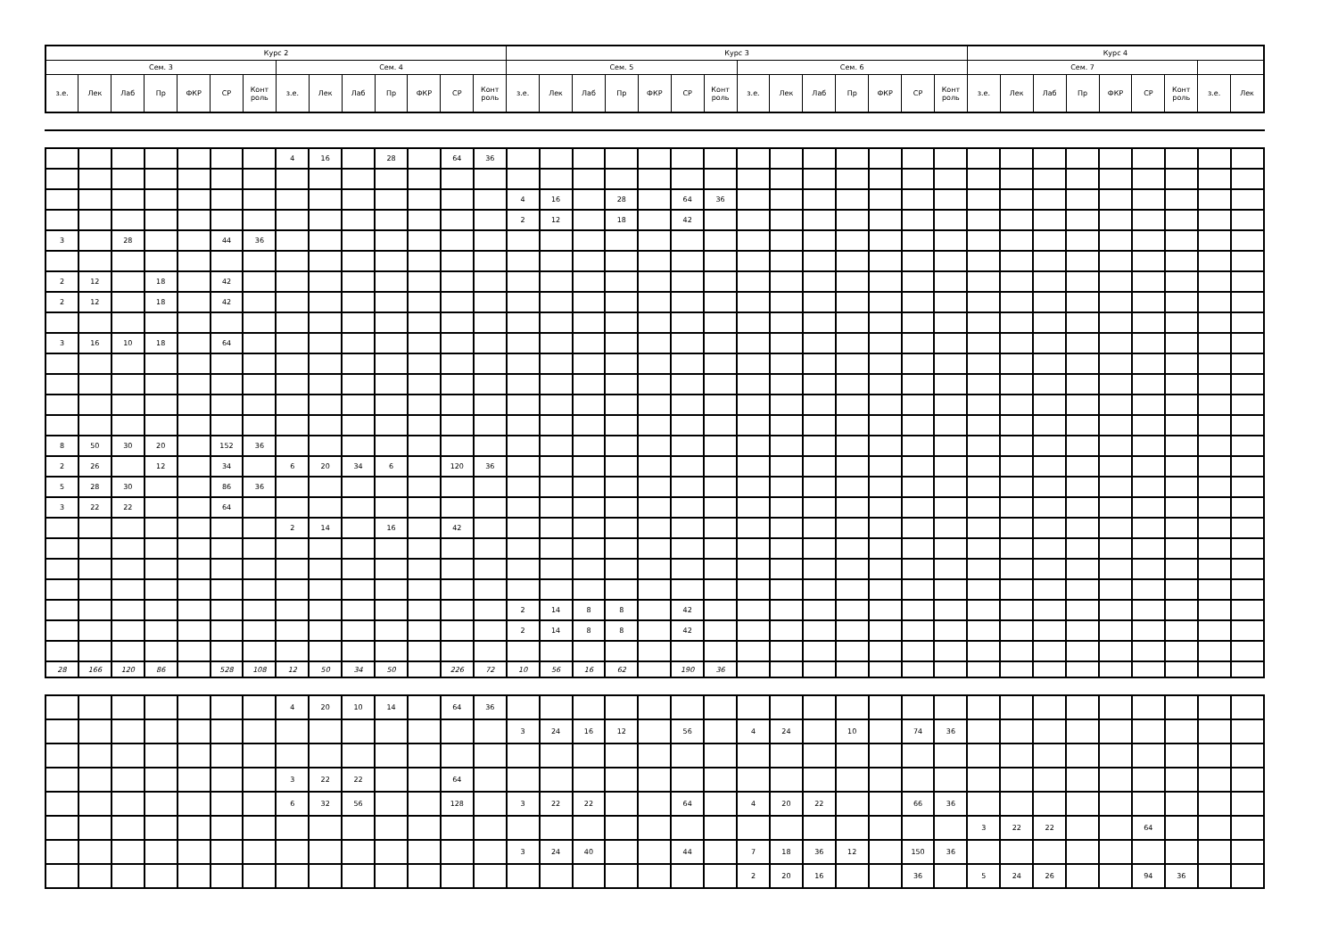| Курс 2 | | | | | | | | | | | | | | Курс 3 | | | | | | | | | | | | | | Курс 4 | | | | | | | | |
| --- | --- | --- | --- | --- | --- | --- | --- | --- | --- | --- | --- | --- | --- | --- | --- | --- | --- | --- | --- | --- | --- | --- | --- | --- | --- | --- | --- | --- | --- | --- | --- | --- | --- | --- | --- | --- |
| Сем. 3 | | | | | | | Сем. 4 | | | | | | | Сем. 5 | | | | | | | Сем. 6 | | | | | | | Сем. 7 | | | | | | | | |
| з.е. | Лек | Лаб | Пр | ФКР | СР | Конт роль | з.е. | Лек | Лаб | Пр | ФКР | СР | Конт роль | з.е. | Лек | Лаб | Пр | ФКР | СР | Конт роль | з.е. | Лек | Лаб | Пр | ФКР | СР | Конт роль | з.е. | Лек | Лаб | Пр | ФКР | СР | Конт роль | з.е. | Лек |
| | | | | | | | 4 | 16 | | 28 | | 64 | 36 | | | | | | | | | | | | | | | | | | | | | | | |
| | | | | | | | | | | | | | | 4 | 16 | | 28 | | 64 | 36 | | | | | | | | | | | | | | | | |
| | | | | | | | | | | | | | | 2 | 12 | | 18 | | 42 | | | | | | | | | | | | | | | | | |
| 3 | | 28 | | | 44 | 36 | | | | | | | | | | | | | | | | | | | | | | | | | | | | | | |
| 2 | 12 | | 18 | | 42 | | | | | | | | | | | | | | | | | | | | | | | | | | | | | | | |
| 2 | 12 | | 18 | | 42 | | | | | | | | | | | | | | | | | | | | | | | | | | | | | | | |
| 3 | 16 | 10 | 18 | | 64 | | | | | | | | | | | | | | | | | | | | | | | | | | | | | | | |
| 8 | 50 | 30 | 20 | | 152 | 36 | | | | | | | | | | | | | | | | | | | | | | | | | | | | | | |
| 2 | 26 | | 12 | | 34 | | 6 | 20 | 34 | 6 | | 120 | 36 | | | | | | | | | | | | | | | | | | | | | | | |
| 5 | 28 | 30 | | | 86 | 36 | | | | | | | | | | | | | | | | | | | | | | | | | | | | | | |
| 3 | 22 | 22 | | | 64 | | | | | | | | | | | | | | | | | | | | | | | | | | | | | | | |
| | | | | | | | 2 | 14 | | 16 | | 42 | | | | | | | | | | | | | | | | | | | | | | | | |
| | | | | | | | | | | | | | | 2 | 14 | 8 | 8 | | 42 | | | | | | | | | | | | | | | | | |
| | | | | | | | | | | | | | | 2 | 14 | 8 | 8 | | 42 | | | | | | | | | | | | | | | | | |
| 28 | 166 | 120 | 86 | | 528 | 108 | 12 | 50 | 34 | 50 | | 226 | 72 | 10 | 56 | 16 | 62 | | 190 | 36 | | | | | | | | | | | | | | | | |
| | | | | | | | 4 | 20 | 10 | 14 | | 64 | 36 | | | | | | | | | | | | | | | | | | | | | | | |
| | | | | | | | | | | | | | | 3 | 24 | 16 | 12 | | 56 | | 4 | 24 | | 10 | | 74 | 36 | | | | | | | | | |
| | | | | | | | 3 | 22 | 22 | | | 64 | | | | | | | | | | | | | | | | | | | | | | | | |
| | | | | | | | 6 | 32 | 56 | | | 128 | | 3 | 22 | 22 | | | 64 | | 4 | 20 | 22 | | | 66 | 36 | | | | | | | | | |
| | | | | | | | | | | | | | | | | | | | | | | | | | | | | 3 | 22 | 22 | | | 64 | | | |
| | | | | | | | | | | | | | | 3 | 24 | 40 | | | 44 | | 7 | 18 | 36 | 12 | | 150 | 36 | | | | | | | | | |
| | | | | | | | | | | | | | | | | | | | | | 2 | 20 | 16 | | | 36 | | 5 | 24 | 26 | | | 94 | 36 | | |